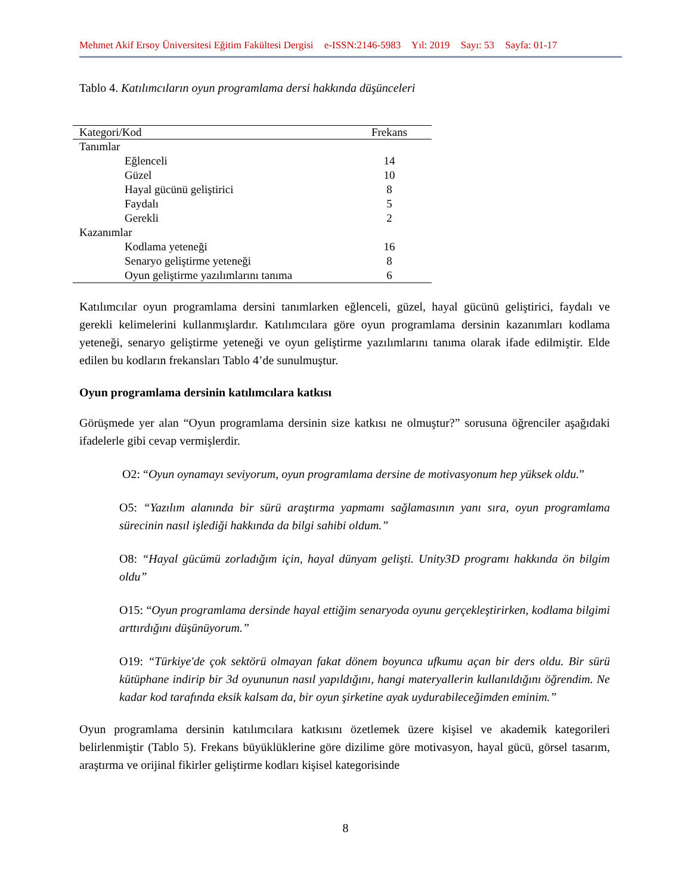Mehmet Akif Ersoy Üniversitesi Eğitim Fakültesi Dergisi e-ISSN:2146-5983 Yıl: 2019 Sayı: 53 Sayfa: 01-17
Tablo 4. Katılımcıların oyun programlama dersi hakkında düşünceleri
| Kategori/Kod | Frekans |
| --- | --- |
| Tanımlar | |
| Eğlenceli | 14 |
| Güzel | 10 |
| Hayal gücünü geliştirici | 8 |
| Faydalı | 5 |
| Gerekli | 2 |
| Kazanımlar | |
| Kodlama yeteneği | 16 |
| Senaryo geliştirme yeteneği | 8 |
| Oyun geliştirme yazılımlarını tanıma | 6 |
Katılımcılar oyun programlama dersini tanımlarken eğlenceli, güzel, hayal gücünü geliştirici, faydalı ve gerekli kelimelerini kullanmışlardır. Katılımcılara göre oyun programlama dersinin kazanımları kodlama yeteneği, senaryo geliştirme yeteneği ve oyun geliştirme yazılımlarını tanıma olarak ifade edilmiştir. Elde edilen bu kodların frekansları Tablo 4’de sunulmuştur.
Oyun programlama dersinin katılımcılara katkısı
Görüşmede yer alan “Oyun programlama dersinin size katkısı ne olmuştur?” sorusuna öğrenciler aşağıdaki ifadelerle gibi cevap vermişlerdir.
O2: “Oyun oynamayı seviyorum, oyun programlama dersine de motivasyonum hep yüksek oldu.”
O5: “Yazılım alanında bir sürü araştırma yapmamı sağlamasının yanı sıra, oyun programlama sürecinin nasıl işlediği hakkında da bilgi sahibi oldum.”
O8: “Hayal gücümü zorladığım için, hayal dünyam gelişti. Unity3D programı hakkında ön bilgim oldu”
O15: “Oyun programlama dersinde hayal ettiğim senaryoda oyunu gerçekleştirirken, kodlama bilgimi arttırdığını düşünüyorum.”
O19: “Türkiye'de çok sektörü olmayan fakat dönem boyunca ufkumu açan bir ders oldu. Bir sürü kütüphane indirip bir 3d oyununun nasıl yapıldığını, hangi materyallerin kullanıldığını öğrendim. Ne kadar kod tarafında eksik kalsam da, bir oyun şirketine ayak uydurabileceğimden eminim.”
Oyun programlama dersinin katılımcılara katkısını özetlemek üzere kişisel ve akademik kategorileri belirlenmiştir (Tablo 5). Frekans büyüklüklerine göre dizilime göre motivasyon, hayal gücü, görsel tasarım, araştırma ve orijinal fikirler geliştirme kodları kişisel kategorisinde
8